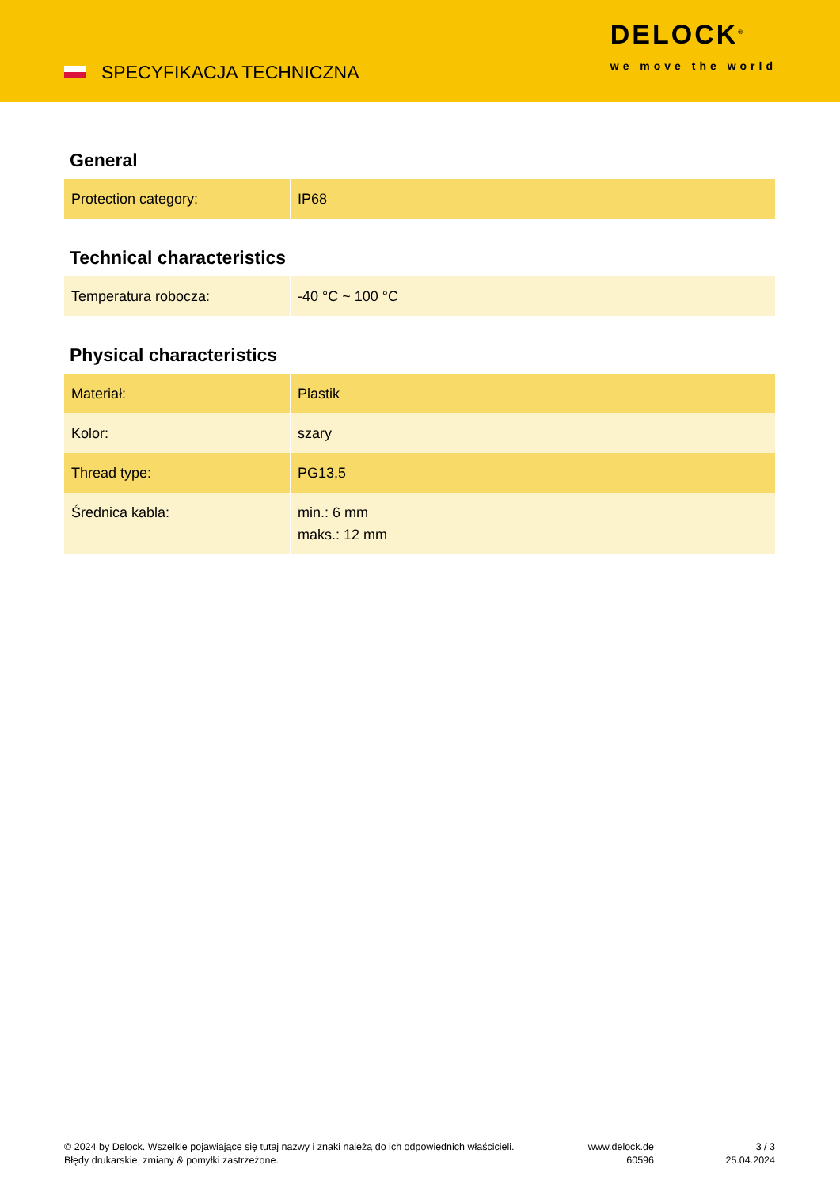SPECYFIKACJA TECHNICZNA
DELOCK<sup>®</sup>
we move the world
General
| Protection category: | IP68 |
Technical characteristics
| Temperatura robocza: | -40 °C ~ 100 °C |
Physical characteristics
| Materiał: | Plastik |
| Kolor: | szary |
| Thread type: | PG13,5 |
| Średnica kabla: | min.: 6 mm maks.: 12 mm |
© 2024 by Delock. Wszelkie pojawiające się tutaj nazwy i znaki należą do ich odpowiednich właścicieli. Błędy drukarskie, zmiany & pomyłki zastrzeżone.
www.delock.de
60596
3 / 3
25.04.2024